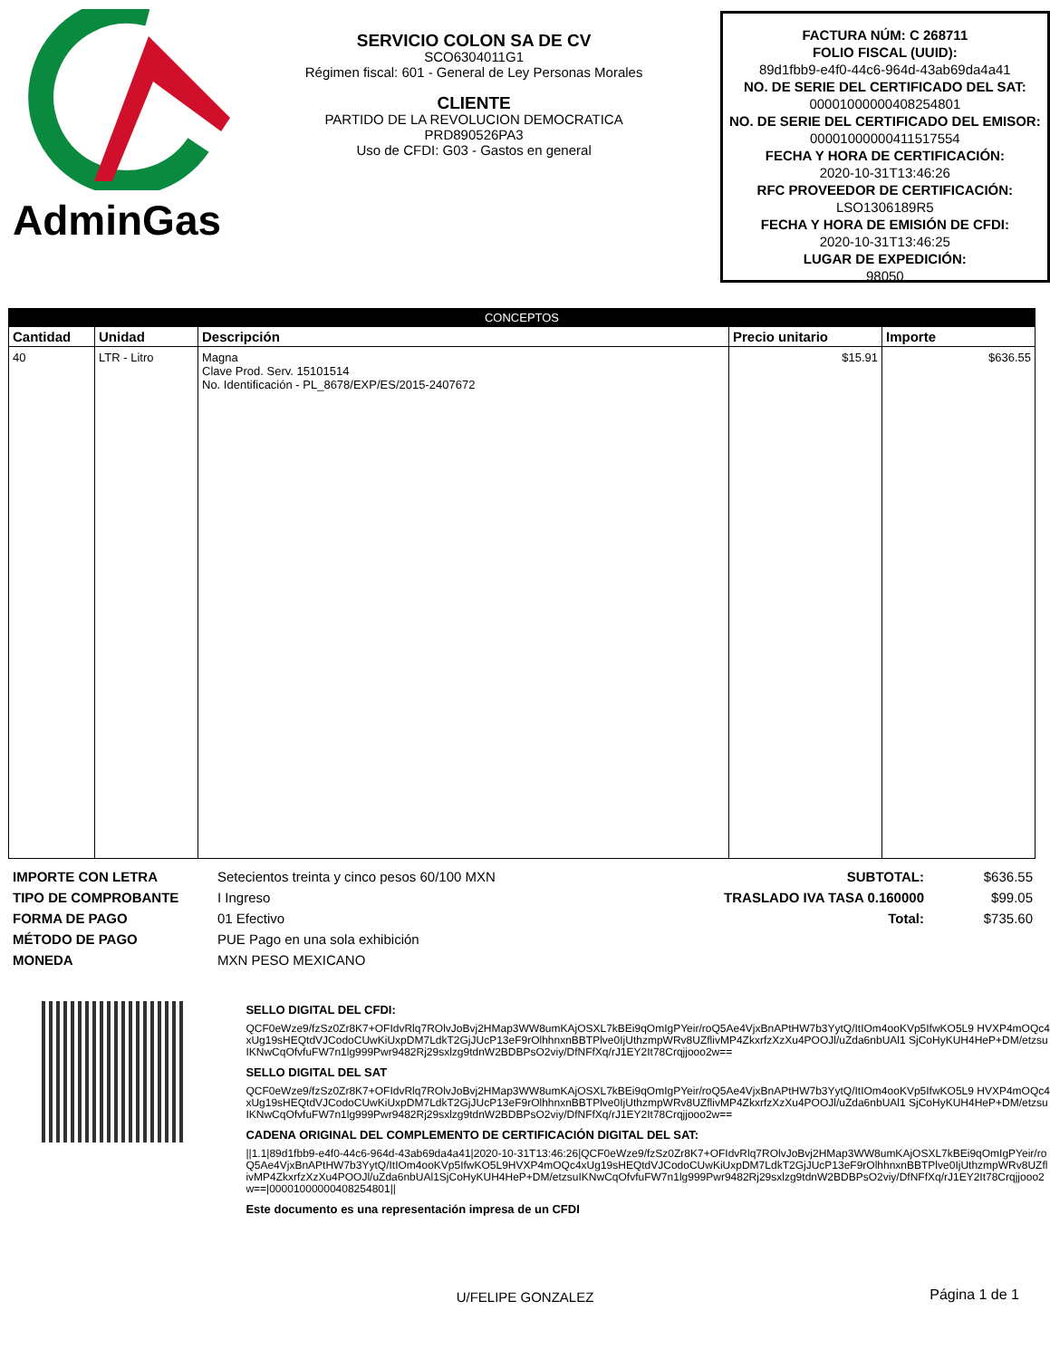AdminGas
SERVICIO COLON SA DE CV
SCO6304011G1
Régimen fiscal: 601 - General de Ley Personas Morales
CLIENTE
PARTIDO DE LA REVOLUCION DEMOCRATICA
PRD890526PA3
Uso de CFDI: G03 - Gastos en general
FACTURA NÚM: C 268711
FOLIO FISCAL (UUID):
89d1fbb9-e4f0-44c6-964d-43ab69da4a41
NO. DE SERIE DEL CERTIFICADO DEL SAT:
00001000000408254801
NO. DE SERIE DEL CERTIFICADO DEL EMISOR:
00001000000411517554
FECHA Y HORA DE CERTIFICACIÓN:
2020-10-31T13:46:26
RFC PROVEEDOR DE CERTIFICACIÓN:
LSO1306189R5
FECHA Y HORA DE EMISIÓN DE CFDI:
2020-10-31T13:46:25
LUGAR DE EXPEDICIÓN:
98050
| CONCEPTOS | | | | |
| --- | --- | --- | --- | --- |
| Cantidad | Unidad | Descripción | Precio unitario | Importe |
| 40 | LTR - Litro | Magna Clave Prod. Serv. 15101514 No. Identificación - PL_8678/EXP/ES/2015-2407672 | $15.91 | $636.55 |
IMPORTE CON LETRA
TIPO DE COMPROBANTE
FORMA DE PAGO
MÉTODO DE PAGO
MONEDA
Setecientos treinta y cinco pesos 60/100 MXN
I Ingreso
01 Efectivo
PUE Pago en una sola exhibición
MXN PESO MEXICANO
SUBTOTAL:
TRASLADO IVA TASA 0.160000
Total:
$636.55
$99.05
$735.60
SELLO DIGITAL DEL CFDI:
QCF0eWze9/fzSz0Zr8K7+OFIdvRlq7ROlvJoBvj2HMap3WW8umKAjOSXL7kBEi9qOmIgPYeir/roQ5Ae4VjxBnAPtHW7b3YytQ/ItIOm4ooKVp5IfwKO5L9 HVXP4mOQc4xUg19sHEQtdVJCodoCUwKiUxpDM7LdkT2GjJUcP13eF9rOlhhnxnBBTPlve0IjUthzmpWRv8UZflivMP4ZkxrfzXzXu4POOJl/uZda6nbUAl1 SjCoHyKUH4HeP+DM/etzsuIKNwCqOfvfuFW7n1lg999Pwr9482Rj29sxlzg9tdnW2BDBPsO2viy/DfNFfXq/rJ1EY2It78Crqjjooo2w==
SELLO DIGITAL DEL SAT
QCF0eWze9/fzSz0Zr8K7+OFIdvRlq7ROlvJoBvj2HMap3WW8umKAjOSXL7kBEi9qOmIgPYeir/roQ5Ae4VjxBnAPtHW7b3YytQ/ItIOm4ooKVp5IfwKO5L9 HVXP4mOQc4xUg19sHEQtdVJCodoCUwKiUxpDM7LdkT2GjJUcP13eF9rOlhhnxnBBTPlve0IjUthzmpWRv8UZflivMP4ZkxrfzXzXu4POOJl/uZda6nbUAl1 SjCoHyKUH4HeP+DM/etzsuIKNwCqOfvfuFW7n1lg999Pwr9482Rj29sxlzg9tdnW2BDBPsO2viy/DfNFfXq/rJ1EY2It78Crqjjooo2w==
CADENA ORIGINAL DEL COMPLEMENTO DE CERTIFICACIÓN DIGITAL DEL SAT:
||1.1|89d1fbb9-e4f0-44c6-964d-43ab69da4a41|2020-10-31T13:46:26|QCF0eWze9/fzSz0Zr8K7+OFIdvRlq7ROlvJoBvj2HMap3WW8umKAjOSXL7kBEi9qOmIgPYeir/roQ5Ae4VjxBnAPtHW7b3YytQ/ItIOm4ooKVp5IfwKO5L9HVXP4mOQc4xUg19sHEQtdVJCodoCUwKiUxpDM7LdkT2GjJUcP13eF9rOlhhnxnBBTPlve0IjUthzmpWRv8UZflivMP4ZkxrfzXzXu4POOJl/uZda6nbUAl1SjCoHyKUH4HeP+DM/etzsuIKNwCqOfvfuFW7n1lg999Pwr9482Rj29sxlzg9tdnW2BDBPsO2viy/DfNFfXq/rJ1EY2It78Crqjjooo2w==|00001000000408254801||
Este documento es una representación impresa de un CFDI
U/FELIPE GONZALEZ
Página 1 de 1